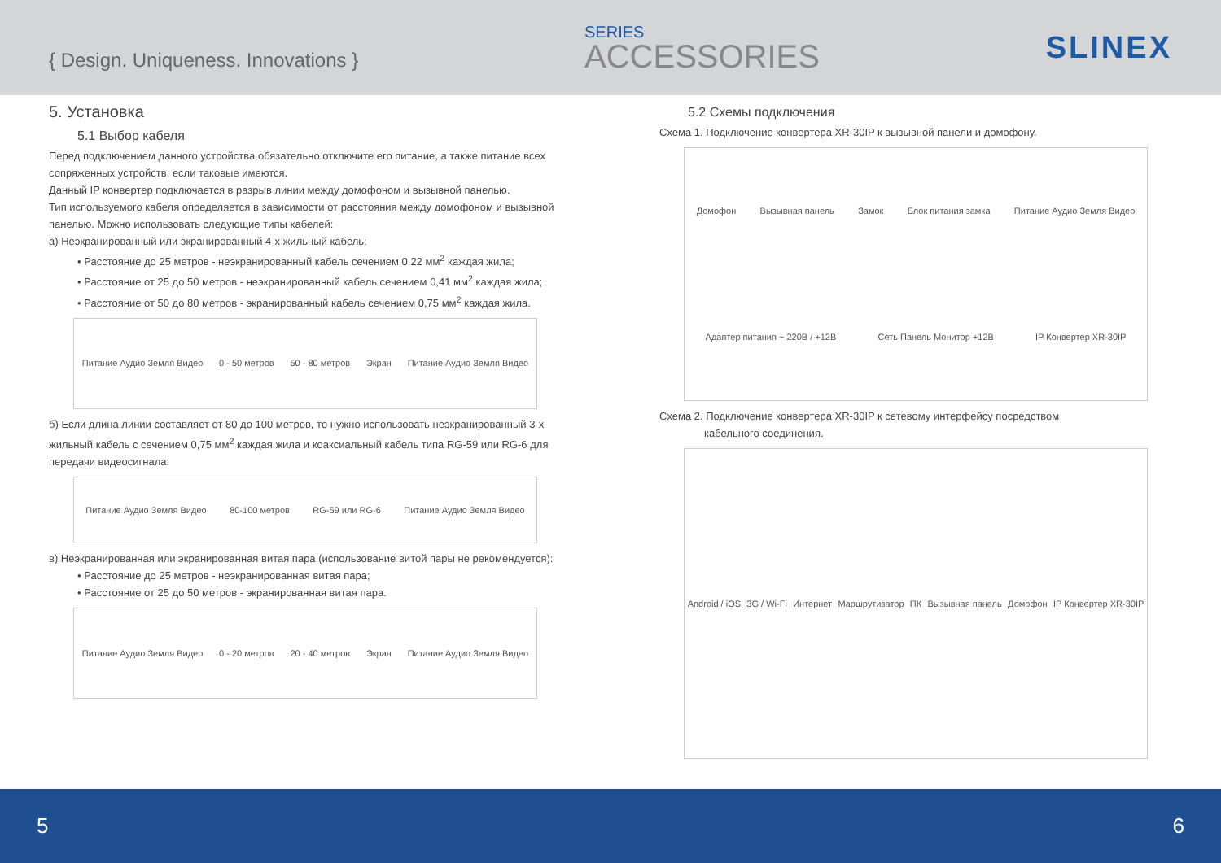{ Design. Uniqueness. Innovations }
SERIES
ACCESSORIES
SLINEX
5. Установка
5.1 Выбор кабеля
Перед подключением данного устройства обязательно отключите его питание, а также питание всех сопряженных устройств, если таковые имеются.
Данный IP конвертер подключается в разрыв линии между домофоном и вызывной панелью.
Тип используемого кабеля определяется в зависимости от расстояния между домофоном и вызывной панелью. Можно использовать следующие типы кабелей:
а) Неэкранированный или экранированный 4-х жильный кабель:
• Расстояние до 25 метров - неэкранированный кабель сечением 0,22 мм<sup>2</sup> каждая жила;
• Расстояние от 25 до 50 метров - неэкранированный кабель сечением 0,41 мм<sup>2</sup> каждая жила;
• Расстояние от 50 до 80 метров - экранированный кабель сечением 0,75 мм<sup>2</sup> каждая жила.
Питание Аудио Земля Видео 0 - 50 метров 50 - 80 метров Экран Питание Аудио Земля Видео
б) Если длина линии составляет от 80 до 100 метров, то нужно использовать неэкранированный 3-х жильный кабель с сечением 0,75 мм<sup>2</sup> каждая жила и коаксиальный кабель типа RG-59 или RG-6 для передачи видеосигнала:
Питание Аудио Земля Видео 80-100 метров RG-59 или RG-6 Питание Аудио Земля Видео
в) Неэкранированная или экранированная витая пара (использование витой пары не рекомендуется):
• Расстояние до 25 метров - неэкранированная витая пара;
• Расстояние от 25 до 50 метров - экранированная витая пара.
Питание Аудио Земля Видео 0 - 20 метров 20 - 40 метров Экран Питание Аудио Земля Видео
5.2 Схемы подключения
Схема 1. Подключение конвертера XR-30IP к вызывной панели и домофону.
Домофон Вызывная панель Замок Блок питания замка Питание Аудио Земля Видео Адаптер питания ~ 220В / +12В Сеть Панель Монитор +12В IP Конвертер XR-30IP
Схема 2. Подключение конвертера XR-30IP к сетевому интерфейсу посредством
кабельного соединения.
Android / iOS 3G / Wi-Fi Интернет Маршрутизатор ПК Вызывная панель Домофон IP Конвертер XR-30IP
5 6